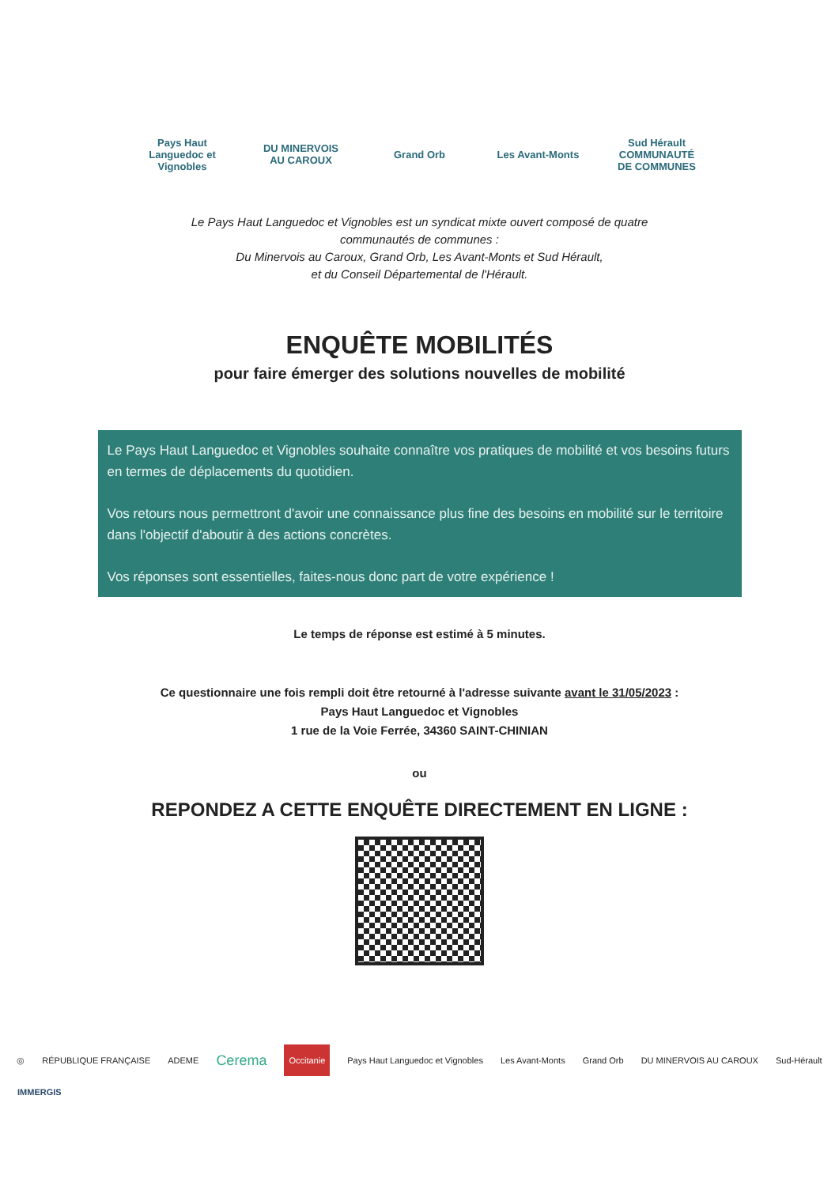Pays Haut Languedoc et Vignobles
DU MINERVOIS AU CAROUX
Grand Orb
Les Avant-Monts
Sud Hérault COMMUNAUTÉ DE COMMUNES
Le Pays Haut Languedoc et Vignobles est un syndicat mixte ouvert composé de quatre
communautés de communes :
Du Minervois au Caroux, Grand Orb, Les Avant-Monts et Sud Hérault,
et du Conseil Départemental de l'Hérault.
ENQUÊTE MOBILITÉS
pour faire émerger des solutions nouvelles de mobilité
Le Pays Haut Languedoc et Vignobles souhaite connaître vos pratiques de mobilité et vos besoins futurs en termes de déplacements du quotidien.
Vos retours nous permettront d'avoir une connaissance plus fine des besoins en mobilité sur le territoire dans l'objectif d'aboutir à des actions concrètes.
Vos réponses sont essentielles, faites-nous donc part de votre expérience !
Le temps de réponse est estimé à 5 minutes.
Ce questionnaire une fois rempli doit être retourné à l'adresse suivante avant le 31/05/2023 :
Pays Haut Languedoc et Vignobles
1 rue de la Voie Ferrée, 34360 SAINT-CHINIAN
ou
REPONDEZ A CETTE ENQUÊTE DIRECTEMENT EN LIGNE :
◎ RÉPUBLIQUE FRANÇAISE ADEME Cerema Occitanie Pays Haut Languedoc et Vignobles Les Avant-Monts Grand Orb DU MINERVOIS AU CAROUX Sud-Hérault
IMMERGIS